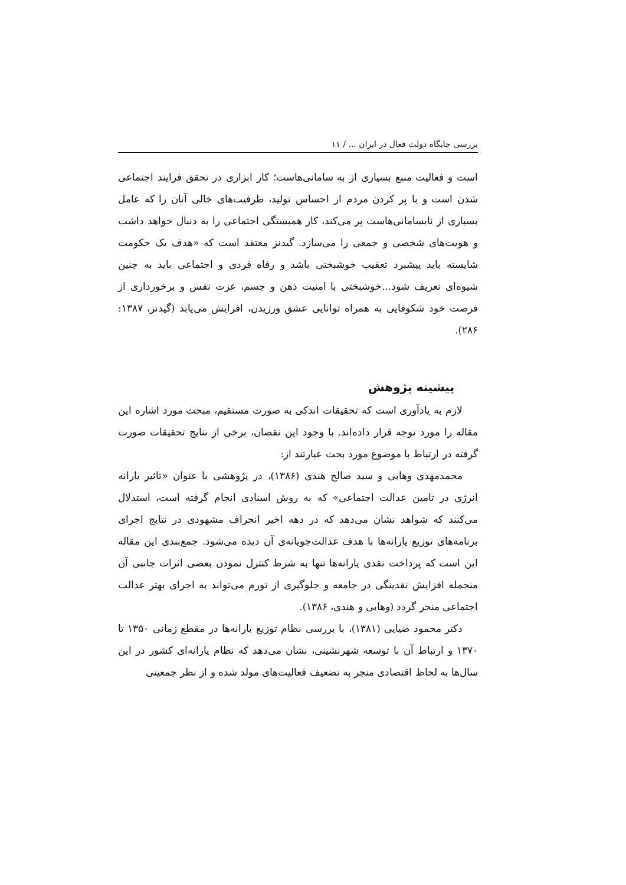بررسی جایگاه دولت فعال در ایران ... / ۱۱
است و فعالیت منبع بسیاری از به سامانی‌هاست؛ کار ابزاری در تحقق فرایند اجتماعی شدن است و با پر کردن مردم از احساس تولید، ظرفیت‌های خالی آنان را که عامل بسیاری از نابسامانی‌هاست پر می‌کند، کار همبستگی اجتماعی را به دنبال خواهد داشت و هویت‌های شخصی و جمعی را می‌سازد. گیدنز معتقد است که «هدف یک حکومت شایسته باید پیشبرد تعقیب خوشبختی باشد و رفاه فردی و اجتماعی باید به چنین شیوه‌ای تعریف شود...خوشبختی با امنیت ذهن و جسم، عزت نفس و برخورداری از فرصت خود شکوفایی به همراه توانایی عشق ورزیدن، افزایش می‌یابد (گیدنز، ۱۳۸۷: ۲۸۶).
پیشینه پژوهش
لازم به یادآوری است که تحقیقات اندکی به صورت مستقیم، مبحث مورد اشاره این مقاله را مورد توجه قرار داده‌اند. با وجود این نقصان، برخی از نتایج تحقیقات صورت گرفته در ارتباط با موضوع مورد بحث عبارتند از:
محمدمهدی وهابی و سید صالح هندی (۱۳۸۶)، در پژوهشی با عنوان «تاثیر یارانه انرژی در تامین عدالت اجتماعی» که به روش اسنادی انجام گرفته است، استدلال می‌کنند که شواهد نشان می‌دهد که در دهه اخیر انحراف مشهودی در نتایج اجرای برنامه‌های توزیع یارانه‌ها با هدف عدالت‌جویانه‌ی آن دیده می‌شود. جمع‌بندی این مقاله این است که پرداخت نقدی یارانه‌ها تنها به شرط کنترل نمودن بعضی اثرات جانبی آن منجمله افزایش نقدینگی در جامعه و جلوگیری از تورم می‌تواند به اجرای بهتر عدالت اجتماعی منجر گردد (وهابی و هندی، ۱۳۸۶).
دکتر محمود ضیایی (۱۳۸۱)، با بررسی نظام توزیع یارانه‌ها در مقطع زمانی ۱۳۵۰ تا ۱۳۷۰ و ارتباط آن با توسعه شهرنشینی، نشان می‌دهد که نظام یارانه‌ای کشور در این سال‌ها به لحاظ اقتصادی منجر به تضعیف فعالیت‌های مولد شده و از نظر جمعیتی